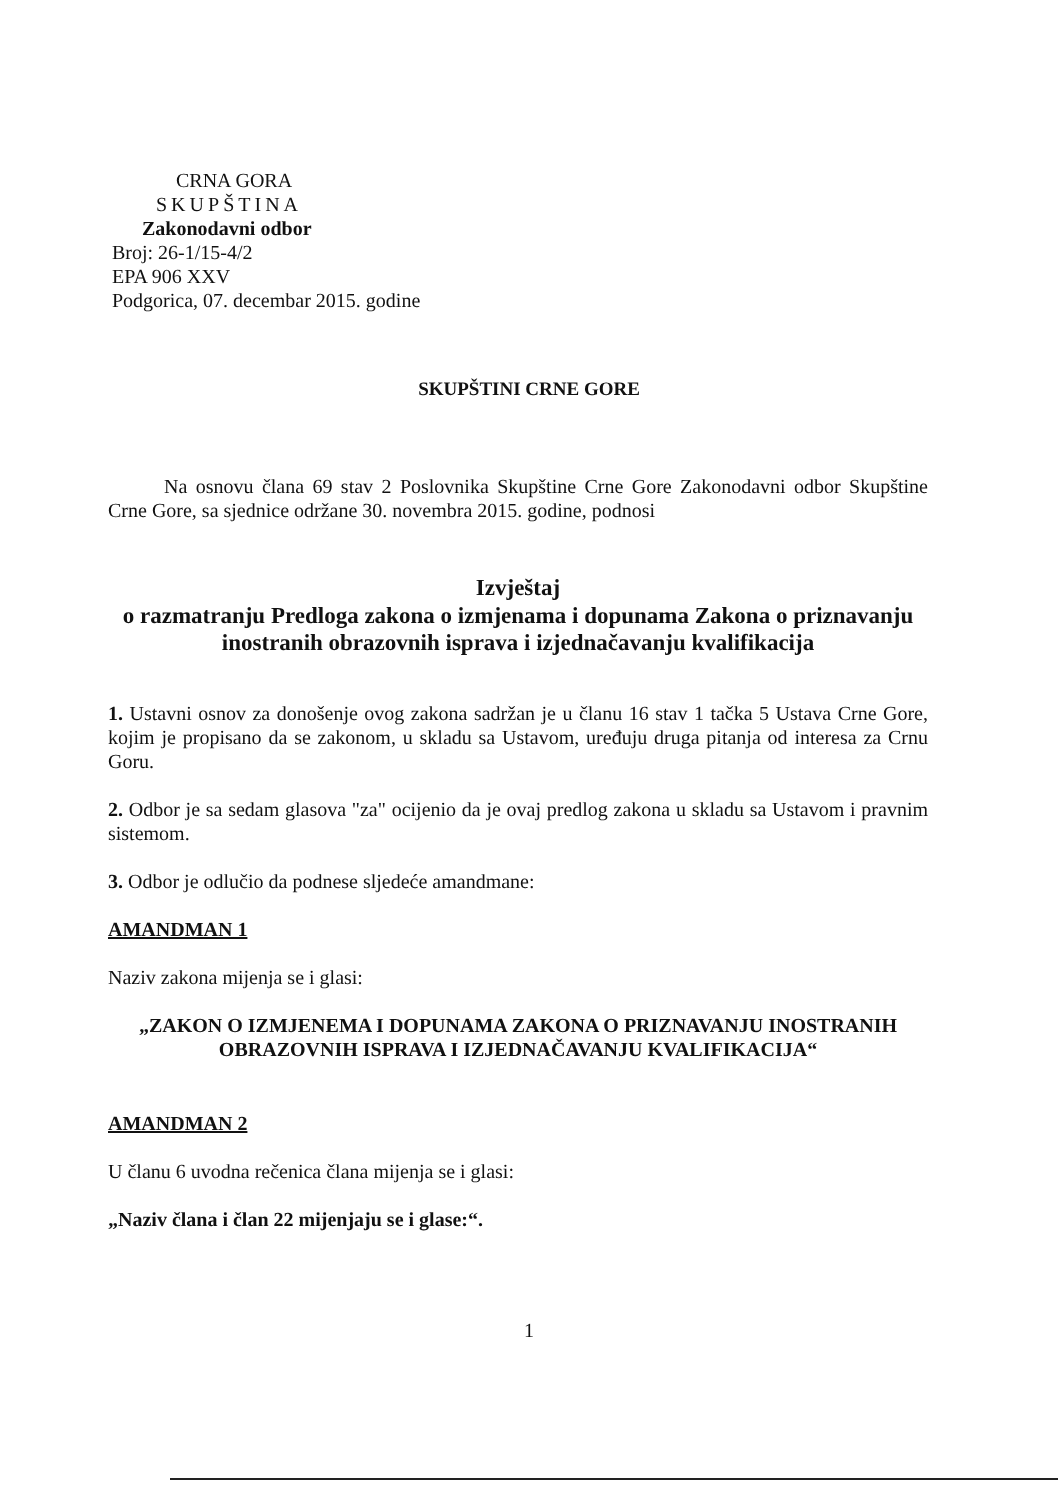CRNA GORA
SKUPŠTINA
Zakonodavni odbor
Broj: 26-1/15-4/2
EPA 906 XXV
Podgorica, 07. decembar 2015. godine
SKUPŠTINI CRNE GORE
Na osnovu člana 69 stav 2 Poslovnika Skupštine Crne Gore Zakonodavni odbor Skupštine Crne Gore, sa sjednice održane 30. novembra 2015. godine, podnosi
Izvještaj
o razmatranju Predloga zakona o izmjenama i dopunama Zakona o priznavanju inostranih obrazovnih isprava i izjednačavanju kvalifikacija
1. Ustavni osnov za donošenje ovog zakona sadržan je u članu 16 stav 1 tačka 5 Ustava Crne Gore, kojim je propisano da se zakonom, u skladu sa Ustavom, uređuju druga pitanja od interesa za Crnu Goru.
2. Odbor je sa sedam glasova "za" ocijenio da je ovaj predlog zakona u skladu sa Ustavom i pravnim sistemom.
3. Odbor je odlučio da podnese sljedeće amandmane:
AMANDMAN 1
Naziv zakona mijenja se i glasi:
„ZAKON O IZMJENEMA I DOPUNAMA ZAKONA O PRIZNAVANJU INOSTRANIH OBRAZOVNIH ISPRAVA I IZJEDNAČAVANJU KVALIFIKACIJA“
AMANDMAN 2
U članu 6 uvodna rečenica člana mijenja se i glasi:
„Naziv člana i član 22 mijenjaju se i glase:“.
1